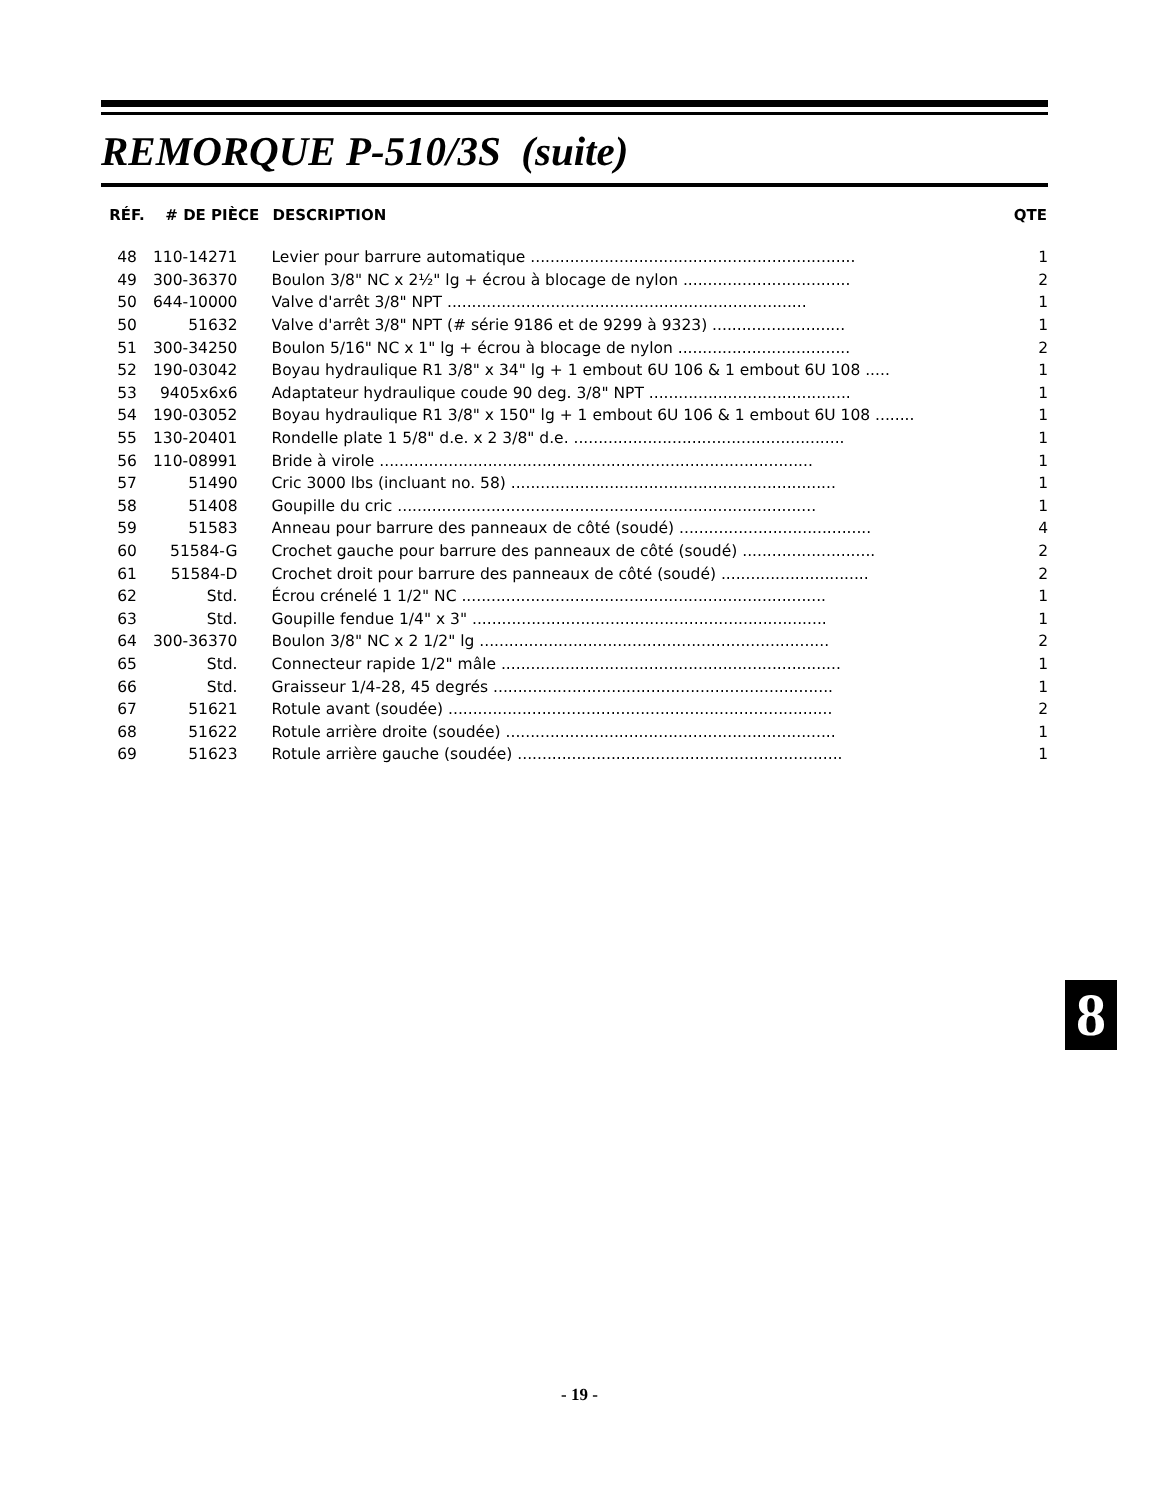REMORQUE P-510/3S (suite)
| RÉF. | # DE PIÈCE | DESCRIPTION | QTE |
| --- | --- | --- | --- |
| 48 | 110-14271 | Levier pour barrure automatique .................................................................. | 1 |
| 49 | 300-36370 | Boulon 3/8" NC x 2½" lg + écrou à blocage de nylon .................................. | 2 |
| 50 | 644-10000 | Valve d'arrêt 3/8" NPT ......................................................................... | 1 |
| 50 | 51632 | Valve d'arrêt 3/8" NPT (# série 9186 et de 9299 à 9323) ........................... | 1 |
| 51 | 300-34250 | Boulon 5/16" NC x 1" lg + écrou à blocage de nylon ................................... | 2 |
| 52 | 190-03042 | Boyau hydraulique R1 3/8" x 34" lg + 1 embout 6U 106 & 1 embout 6U 108 ..... | 1 |
| 53 | 9405x6x6 | Adaptateur hydraulique coude 90 deg. 3/8" NPT ......................................... | 1 |
| 54 | 190-03052 | Boyau hydraulique R1 3/8" x 150" lg + 1 embout 6U 106 & 1 embout 6U 108 ........ | 1 |
| 55 | 130-20401 | Rondelle plate 1 5/8" d.e. x 2 3/8" d.e. ....................................................... | 1 |
| 56 | 110-08991 | Bride à virole ........................................................................................ | 1 |
| 57 | 51490 | Cric 3000 lbs (incluant no. 58) .................................................................. | 1 |
| 58 | 51408 | Goupille du cric ..................................................................................... | 1 |
| 59 | 51583 | Anneau pour barrure des panneaux de côté (soudé) ....................................... | 4 |
| 60 | 51584-G | Crochet gauche pour barrure des panneaux de côté (soudé) ........................... | 2 |
| 61 | 51584-D | Crochet droit pour barrure des panneaux de côté (soudé) .............................. | 2 |
| 62 | Std. | Écrou crénelé 1 1/2" NC .......................................................................... | 1 |
| 63 | Std. | Goupille fendue 1/4" x 3" ........................................................................ | 1 |
| 64 | 300-36370 | Boulon 3/8" NC x 2 1/2" lg ....................................................................... | 2 |
| 65 | Std. | Connecteur rapide 1/2" mâle ..................................................................... | 1 |
| 66 | Std. | Graisseur 1/4-28, 45 degrés ..................................................................... | 1 |
| 67 | 51621 | Rotule avant (soudée) .............................................................................. | 2 |
| 68 | 51622 | Rotule arrière droite (soudée) ................................................................... | 1 |
| 69 | 51623 | Rotule arrière gauche (soudée) .................................................................. | 1 |
8
- 19 -